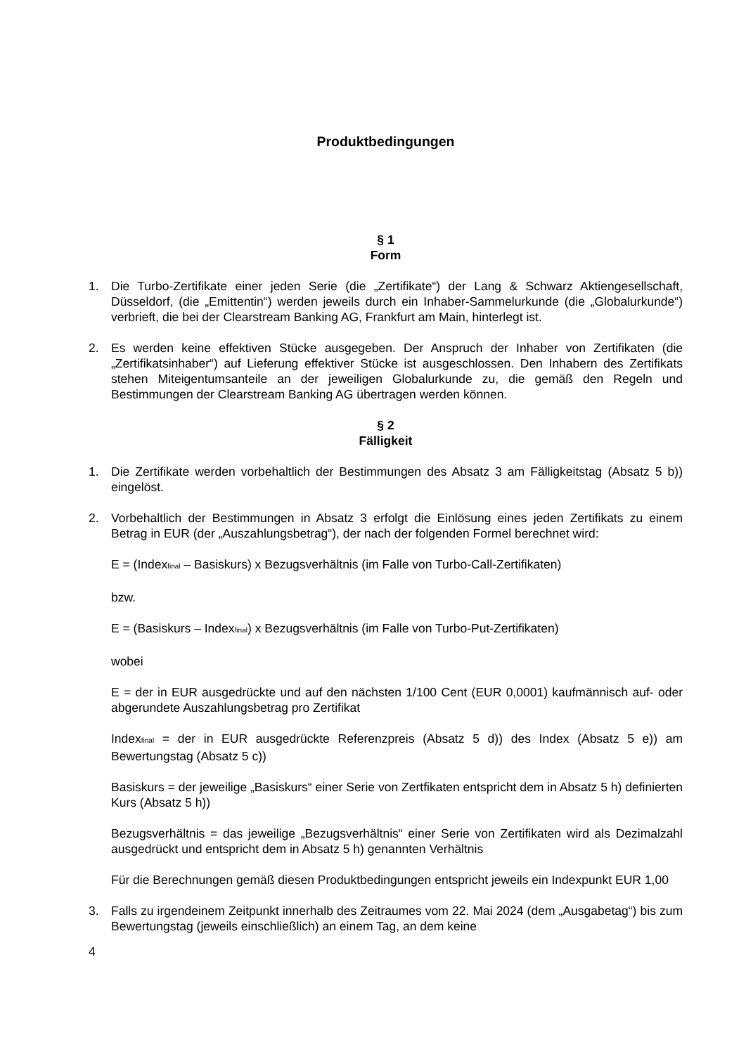Produktbedingungen
§ 1
Form
1. Die Turbo-Zertifikate einer jeden Serie (die „Zertifikate“) der Lang & Schwarz Aktiengesellschaft, Düsseldorf, (die „Emittentin“) werden jeweils durch ein Inhaber-Sammelurkunde (die „Globalurkunde“) verbrieft, die bei der Clearstream Banking AG, Frankfurt am Main, hinterlegt ist.
2. Es werden keine effektiven Stücke ausgegeben. Der Anspruch der Inhaber von Zertifikaten (die „Zertifikatsinhaber“) auf Lieferung effektiver Stücke ist ausgeschlossen. Den Inhabern des Zertifikats stehen Miteigentumsanteile an der jeweiligen Globalurkunde zu, die gemäß den Regeln und Bestimmungen der Clearstream Banking AG übertragen werden können.
§ 2
Fälligkeit
1. Die Zertifikate werden vorbehaltlich der Bestimmungen des Absatz 3 am Fälligkeitstag (Absatz 5 b)) eingelöst.
2. Vorbehaltlich der Bestimmungen in Absatz 3 erfolgt die Einlösung eines jeden Zertifikats zu einem Betrag in EUR (der „Auszahlungsbetrag“), der nach der folgenden Formel berechnet wird:
E = (Index<sub>final</sub> – Basiskurs) x Bezugsverhältnis (im Falle von Turbo-Call-Zertifikaten)
bzw.
E = (Basiskurs – Index<sub>final</sub>) x Bezugsverhältnis (im Falle von Turbo-Put-Zertifikaten)
wobei
E = der in EUR ausgedrückte und auf den nächsten 1/100 Cent (EUR 0,0001) kaufmännisch auf- oder abgerundete Auszahlungsbetrag pro Zertifikat
Index<sub>final</sub> = der in EUR ausgedrückte Referenzpreis (Absatz 5 d)) des Index (Absatz 5 e)) am Bewertungstag (Absatz 5 c))
Basiskurs = der jeweilige „Basiskurs“ einer Serie von Zertfikaten entspricht dem in Absatz 5 h) definierten Kurs (Absatz 5 h))
Bezugsverhältnis = das jeweilige „Bezugsverhältnis“ einer Serie von Zertifikaten wird als Dezimalzahl ausgedrückt und entspricht dem in Absatz 5 h) genannten Verhältnis
Für die Berechnungen gemäß diesen Produktbedingungen entspricht jeweils ein Indexpunkt EUR 1,00
3. Falls zu irgendeinem Zeitpunkt innerhalb des Zeitraumes vom 22. Mai 2024 (dem „Ausgabetag“) bis zum Bewertungstag (jeweils einschließlich) an einem Tag, an dem keine
4